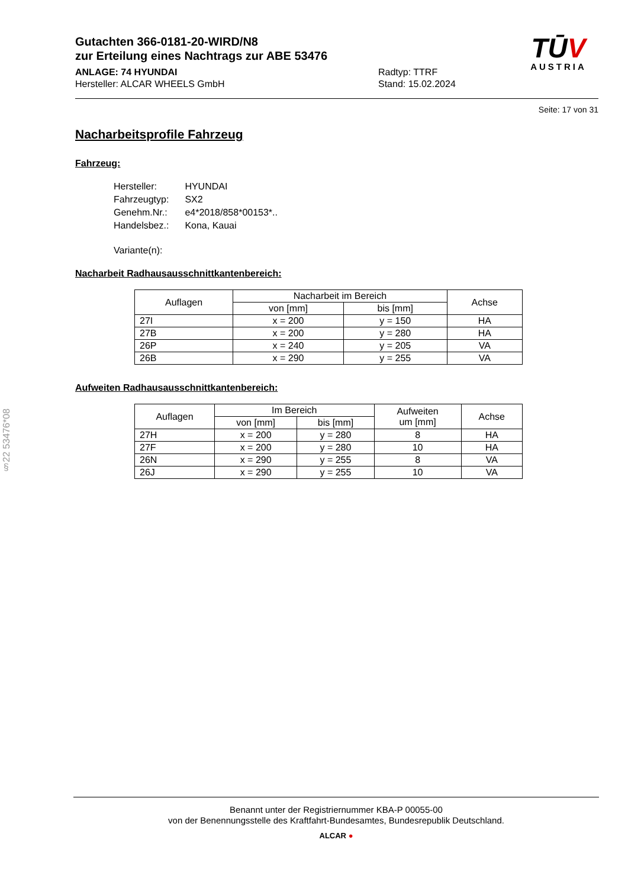Gutachten 366-0181-20-WIRD/N8
zur Erteilung eines Nachtrags zur ABE 53476
ANLAGE: 74 HYUNDAI
Hersteller: ALCAR WHEELS GmbH
Radtyp: TTRF
Stand: 15.02.2024
TŪV
AUSTRIA
Seite: 17 von 31
Nacharbeitsprofile Fahrzeug
Fahrzeug:
| Hersteller: | HYUNDAI |
| Fahrzeugtyp: | SX2 |
| Genehm.Nr.: | e4*2018/858*00153*.. |
| Handelsbez.: | Kona, Kauai |
| Variante(n): | |
Nacharbeit Radhausausschnittkantenbereich:
| Auflagen | Nacharbeit im Bereich | | Achse |
| --- | --- | --- | --- |
| | von [mm] | bis [mm] | |
| 27I | x = 200 | y = 150 | HA |
| 27B | x = 200 | y = 280 | HA |
| 26P | x = 240 | y = 205 | VA |
| 26B | x = 290 | y = 255 | VA |
Aufweiten Radhausausschnittkantenbereich:
| Auflagen | Im Bereich | | Aufweiten um [mm] | Achse |
| --- | --- | --- | --- | --- |
| | von [mm] | bis [mm] | | |
| 27H | x = 200 | y = 280 | 8 | HA |
| 27F | x = 200 | y = 280 | 10 | HA |
| 26N | x = 290 | y = 255 | 8 | VA |
| 26J | x = 290 | y = 255 | 10 | VA |
§22 53476*08
Benannt unter der Registriernummer KBA-P 00055-00
von der Benennungsstelle des Kraftfahrt-Bundesamtes, Bundesrepublik Deutschland.
ALCAR ●